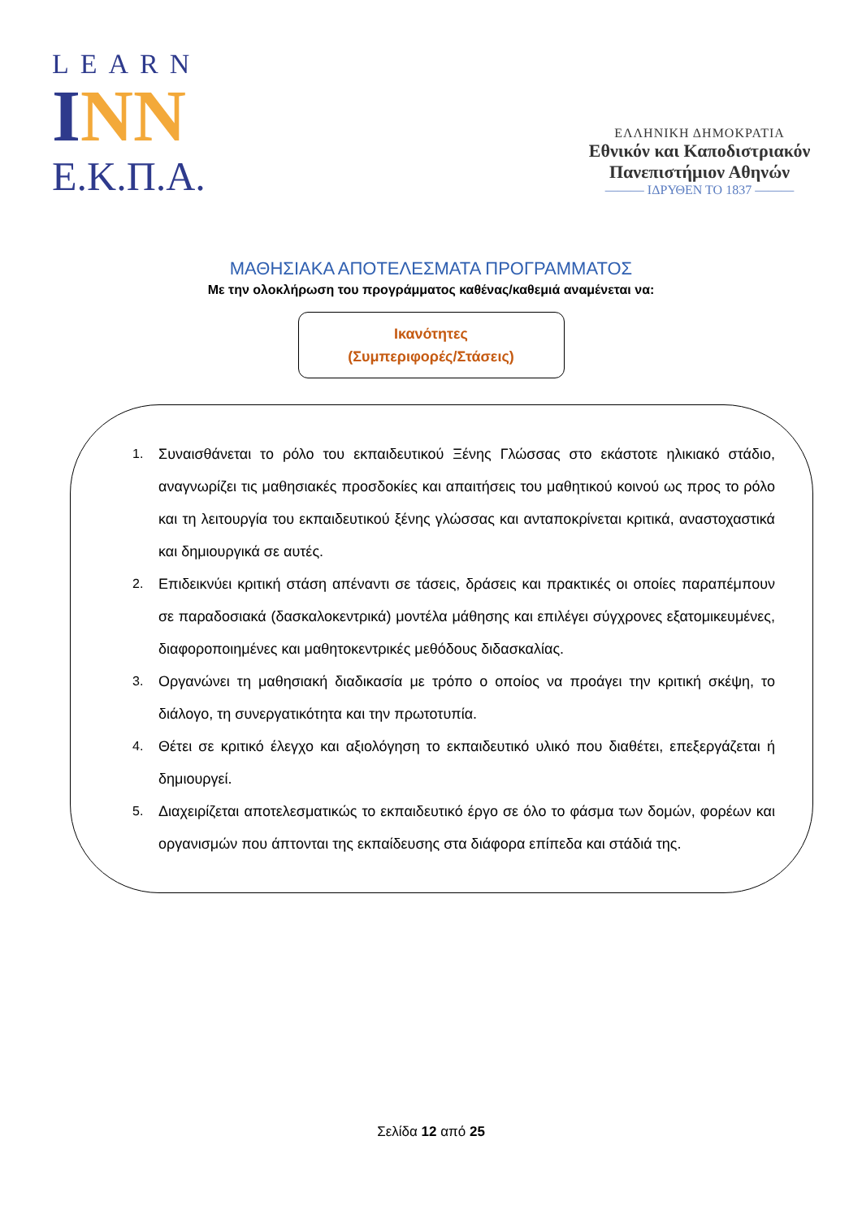LEARN
INN
Ε.Κ.Π.Α.
ΕΛΛΗΝΙΚΗ ΔΗΜΟΚΡΑΤΙΑ
Εθνικόν και Καποδιστριακόν
Πανεπιστήμιον Αθηνών
——— ΙΔΡΥΘΕΝ ΤΟ 1837 ———
ΜΑΘΗΣΙΑΚΑ ΑΠΟΤΕΛΕΣΜΑΤΑ ΠΡΟΓΡΑΜΜΑΤΟΣ
Με την ολοκλήρωση του προγράμματος καθένας/καθεμιά αναμένεται να:
Ικανότητες
(Συμπεριφορές/Στάσεις)
1. Συναισθάνεται το ρόλο του εκπαιδευτικού Ξένης Γλώσσας στο εκάστοτε ηλικιακό στάδιο, αναγνωρίζει τις μαθησιακές προσδοκίες και απαιτήσεις του μαθητικού κοινού ως προς το ρόλο και τη λειτουργία του εκπαιδευτικού ξένης γλώσσας και ανταποκρίνεται κριτικά, αναστοχαστικά και δημιουργικά σε αυτές.
2. Επιδεικνύει κριτική στάση απέναντι σε τάσεις, δράσεις και πρακτικές οι οποίες παραπέμπουν σε παραδοσιακά (δασκαλοκεντρικά) μοντέλα μάθησης και επιλέγει σύγχρονες εξατομικευμένες, διαφοροποιημένες και μαθητοκεντρικές μεθόδους διδασκαλίας.
3. Οργανώνει τη μαθησιακή διαδικασία με τρόπο ο οποίος να προάγει την κριτική σκέψη, το διάλογο, τη συνεργατικότητα και την πρωτοτυπία.
4. Θέτει σε κριτικό έλεγχο και αξιολόγηση το εκπαιδευτικό υλικό που διαθέτει, επεξεργάζεται ή δημιουργεί.
5. Διαχειρίζεται αποτελεσματικώς το εκπαιδευτικό έργο σε όλο το φάσμα των δομών, φορέων και οργανισμών που άπτονται της εκπαίδευσης στα διάφορα επίπεδα και στάδιά της.
Σελίδα 12 από 25